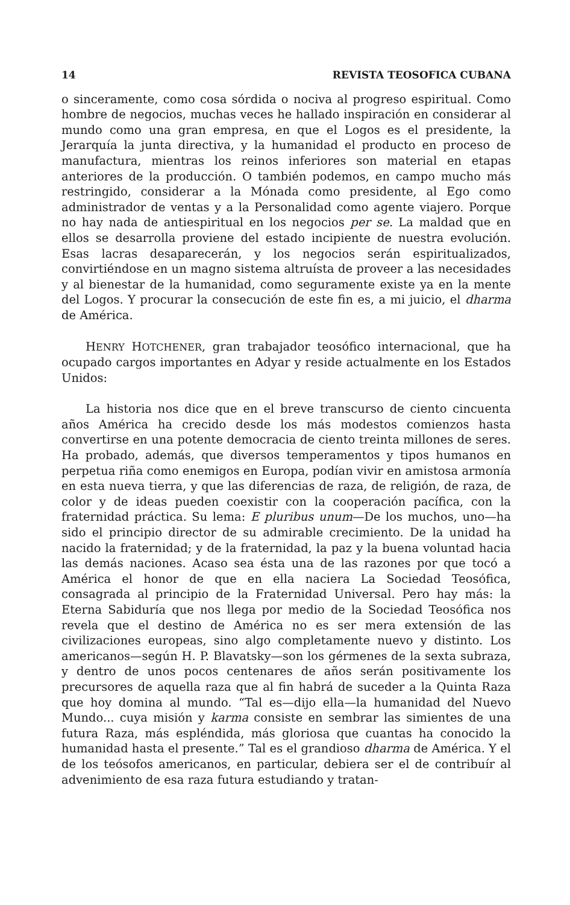14 REVISTA TEOSOFICA CUBANA
o sinceramente, como cosa sórdida o nociva al progreso espiritual. Como hombre de negocios, muchas veces he hallado inspiración en considerar al mundo como una gran empresa, en que el Logos es el presidente, la Jerarquía la junta directiva, y la humanidad el producto en proceso de manufactura, mientras los reinos inferiores son material en etapas anteriores de la producción. O también podemos, en campo mucho más restringido, considerar a la Mónada como presidente, al Ego como administrador de ventas y a la Personalidad como agente viajero. Porque no hay nada de antiespiritual en los negocios per se. La maldad que en ellos se desarrolla proviene del estado incipiente de nuestra evolución. Esas lacras desaparecerán, y los negocios serán espiritualizados, convirtiéndose en un magno sistema altruísta de proveer a las necesidades y al bienestar de la humanidad, como seguramente existe ya en la mente del Logos. Y procurar la consecución de este fin es, a mi juicio, el dharma de América.
HENRY HOTCHENER, gran trabajador teosófico internacional, que ha ocupado cargos importantes en Adyar y reside actualmente en los Estados Unidos:
La historia nos dice que en el breve transcurso de ciento cincuenta años América ha crecido desde los más modestos comienzos hasta convertirse en una potente democracia de ciento treinta millones de seres. Ha probado, además, que diversos temperamentos y tipos humanos en perpetua riña como enemigos en Europa, podían vivir en amistosa armonía en esta nueva tierra, y que las diferencias de raza, de religión, de raza, de color y de ideas pueden coexistir con la cooperación pacífica, con la fraternidad práctica. Su lema: E pluribus unum—De los muchos, uno—ha sido el principio director de su admirable crecimiento. De la unidad ha nacido la fraternidad; y de la fraternidad, la paz y la buena voluntad hacia las demás naciones. Acaso sea ésta una de las razones por que tocó a América el honor de que en ella naciera La Sociedad Teosófica, consagrada al principio de la Fraternidad Universal. Pero hay más: la Eterna Sabiduría que nos llega por medio de la Sociedad Teosófica nos revela que el destino de América no es ser mera extensión de las civilizaciones europeas, sino algo completamente nuevo y distinto. Los americanos—según H. P. Blavatsky—son los gérmenes de la sexta subraza, y dentro de unos pocos centenares de años serán positivamente los precursores de aquella raza que al fin habrá de suceder a la Quinta Raza que hoy domina al mundo. “Tal es—dijo ella—la humanidad del Nuevo Mundo... cuya misión y karma consiste en sembrar las simientes de una futura Raza, más espléndida, más gloriosa que cuantas ha conocido la humanidad hasta el presente.” Tal es el grandioso dharma de América. Y el de los teósofos americanos, en particular, debiera ser el de contribuír al advenimiento de esa raza futura estudiando y tratan-